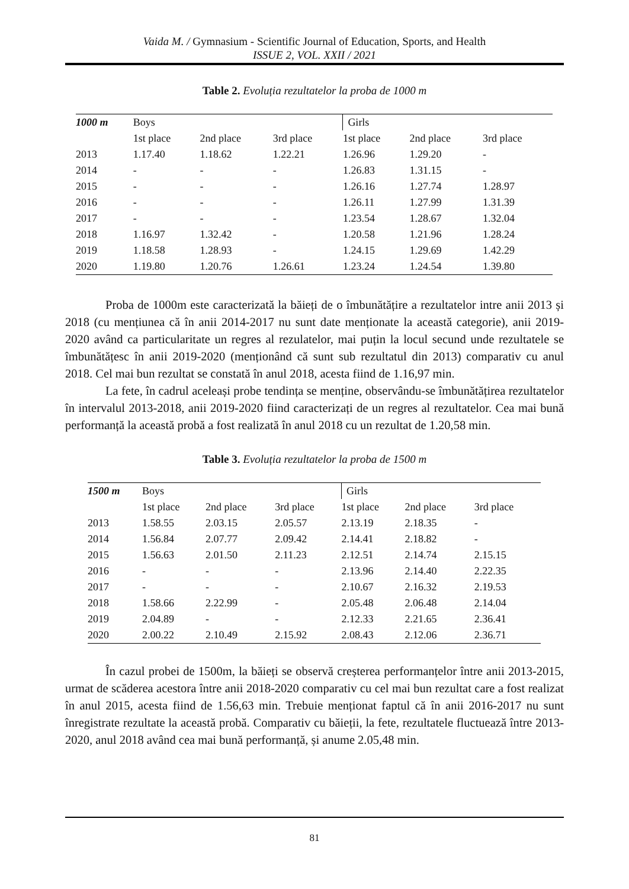Vaida M. / Gymnasium - Scientific Journal of Education, Sports, and Health
ISSUE 2, VOL. XXII / 2021
Table 2. Evoluția rezultatelor la proba de 1000 m
| 1000 m | Boys | | | Girls | | |
| | 1st place | 2nd place | 3rd place | 1st place | 2nd place | 3rd place |
| 2013 | 1.17.40 | 1.18.62 | 1.22.21 | 1.26.96 | 1.29.20 | - |
| 2014 | - | - | - | 1.26.83 | 1.31.15 | - |
| 2015 | - | - | - | 1.26.16 | 1.27.74 | 1.28.97 |
| 2016 | - | - | - | 1.26.11 | 1.27.99 | 1.31.39 |
| 2017 | - | - | - | 1.23.54 | 1.28.67 | 1.32.04 |
| 2018 | 1.16.97 | 1.32.42 | - | 1.20.58 | 1.21.96 | 1.28.24 |
| 2019 | 1.18.58 | 1.28.93 | - | 1.24.15 | 1.29.69 | 1.42.29 |
| 2020 | 1.19.80 | 1.20.76 | 1.26.61 | 1.23.24 | 1.24.54 | 1.39.80 |
Proba de 1000m este caracterizată la băieți de o îmbunătățire a rezultatelor intre anii 2013 și 2018 (cu mențiunea că în anii 2014-2017 nu sunt date menționate la această categorie), anii 2019-2020 având ca particularitate un regres al rezulatelor, mai puțin la locul secund unde rezultatele se îmbunătățesc în anii 2019-2020 (menționând că sunt sub rezultatul din 2013) comparativ cu anul 2018. Cel mai bun rezultat se constată în anul 2018, acesta fiind de 1.16,97 min.
La fete, în cadrul aceleași probe tendința se menține, observându-se îmbunătățirea rezultatelor în intervalul 2013-2018, anii 2019-2020 fiind caracterizați de un regres al rezultatelor. Cea mai bună performanță la această probă a fost realizată în anul 2018 cu un rezultat de 1.20,58 min.
Table 3. Evoluția rezultatelor la proba de 1500 m
| 1500 m | Boys | | | Girls | | |
| | 1st place | 2nd place | 3rd place | 1st place | 2nd place | 3rd place |
| 2013 | 1.58.55 | 2.03.15 | 2.05.57 | 2.13.19 | 2.18.35 | - |
| 2014 | 1.56.84 | 2.07.77 | 2.09.42 | 2.14.41 | 2.18.82 | - |
| 2015 | 1.56.63 | 2.01.50 | 2.11.23 | 2.12.51 | 2.14.74 | 2.15.15 |
| 2016 | - | - | - | 2.13.96 | 2.14.40 | 2.22.35 |
| 2017 | - | - | - | 2.10.67 | 2.16.32 | 2.19.53 |
| 2018 | 1.58.66 | 2.22.99 | - | 2.05.48 | 2.06.48 | 2.14.04 |
| 2019 | 2.04.89 | - | - | 2.12.33 | 2.21.65 | 2.36.41 |
| 2020 | 2.00.22 | 2.10.49 | 2.15.92 | 2.08.43 | 2.12.06 | 2.36.71 |
În cazul probei de 1500m, la băieți se observă creșterea performanțelor între anii 2013-2015, urmat de scăderea acestora între anii 2018-2020 comparativ cu cel mai bun rezultat care a fost realizat în anul 2015, acesta fiind de 1.56,63 min. Trebuie menționat faptul că în anii 2016-2017 nu sunt înregistrate rezultate la această probă. Comparativ cu băieții, la fete, rezultatele fluctuează între 2013-2020, anul 2018 având cea mai bună performanță, și anume 2.05,48 min.
81